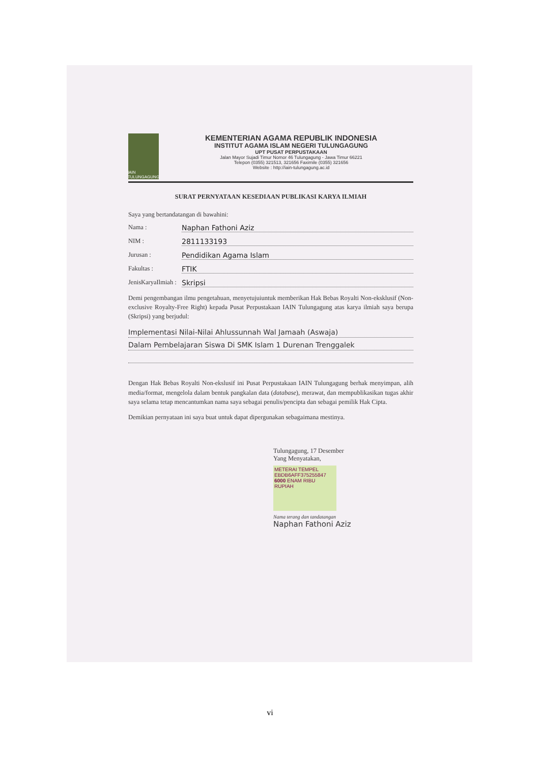IAIN TULUNGAGUNG
KEMENTERIAN AGAMA REPUBLIK INDONESIA
INSTITUT AGAMA ISLAM NEGERI TULUNGAGUNG
UPT PUSAT PERPUSTAKAAN
Jalan Mayor Sujadi Timur Nomor 46 Tulungagung - Jawa Timur 66221
Telepon (0355) 321513, 321656 Faximile (0355) 321656
Website : http://iain-tulungagung.ac.id
SURAT PERNYATAAN KESEDIAAN PUBLIKASI KARYA ILMIAH
Saya yang bertandatangan di bawahini:
Nama : Naphan Fathoni Aziz
NIM : 2811133193
Jurusan : Pendidikan Agama Islam
Fakultas : FTIK
JenisKaryaIlmiah : Skripsi
Demi pengembangan ilmu pengetahuan, menyetujuiuntuk memberikan Hak Bebas Royalti Non-eksklusif (Non-exclusive Royalty-Free Right) kepada Pusat Perpustakaan IAIN Tulungagung atas karya ilmiah saya berupa (Skripsi) yang berjudul:
Implementasi Nilai-Nilai Ahlussunnah Wal Jamaah (Aswaja)
Dalam Pembelajaran Siswa Di SMK Islam 1 Durenan Trenggalek
Dengan Hak Bebas Royalti Non-ekslusif ini Pusat Perpustakaan IAIN Tulungagung berhak menyimpan, alih media/format, mengelola dalam bentuk pangkalan data (database), merawat, dan mempublikasikan tugas akhir saya selama tetap mencantumkan nama saya sebagai penulis/pencipta dan sebagai pemilik Hak Cipta.
Demikian pernyataan ini saya buat untuk dapat dipergunakan sebagaimana mestinya.
Tulungagung, 17 Desember
Yang Menyatakan,
METERAI TEMPEL
EBDB6AFF375255847
6000 ENAM RIBU RUPIAH
Nama terang dan tandatangan
Naphan Fathoni Aziz
vi